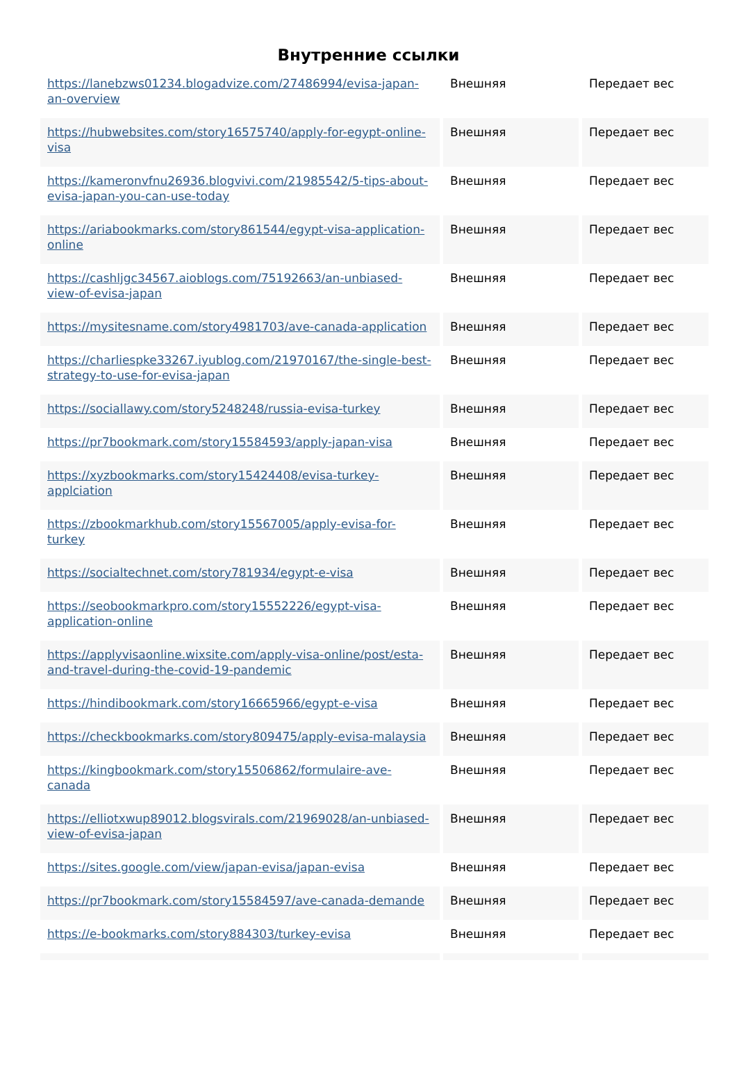Внутренние ссылки
| https://lanebzws01234.blogadvize.com/27486994/evisa-japan-an-overview | Внешняя | Передает вес |
| https://hubwebsites.com/story16575740/apply-for-egypt-online-visa | Внешняя | Передает вес |
| https://kameronvfnu26936.blogvivi.com/21985542/5-tips-about-evisa-japan-you-can-use-today | Внешняя | Передает вес |
| https://ariabookmarks.com/story861544/egypt-visa-application-online | Внешняя | Передает вес |
| https://cashljgc34567.aioblogs.com/75192663/an-unbiased-view-of-evisa-japan | Внешняя | Передает вес |
| https://mysitesname.com/story4981703/ave-canada-application | Внешняя | Передает вес |
| https://charliespke33267.iyublog.com/21970167/the-single-best-strategy-to-use-for-evisa-japan | Внешняя | Передает вес |
| https://sociallawy.com/story5248248/russia-evisa-turkey | Внешняя | Передает вес |
| https://pr7bookmark.com/story15584593/apply-japan-visa | Внешняя | Передает вес |
| https://xyzbookmarks.com/story15424408/evisa-turkey-applciation | Внешняя | Передает вес |
| https://zbookmarkhub.com/story15567005/apply-evisa-for-turkey | Внешняя | Передает вес |
| https://socialtechnet.com/story781934/egypt-e-visa | Внешняя | Передает вес |
| https://seobookmarkpro.com/story15552226/egypt-visa-application-online | Внешняя | Передает вес |
| https://applyvisaonline.wixsite.com/apply-visa-online/post/esta-and-travel-during-the-covid-19-pandemic | Внешняя | Передает вес |
| https://hindibookmark.com/story16665966/egypt-e-visa | Внешняя | Передает вес |
| https://checkbookmarks.com/story809475/apply-evisa-malaysia | Внешняя | Передает вес |
| https://kingbookmark.com/story15506862/formulaire-ave-canada | Внешняя | Передает вес |
| https://elliotxwup89012.blogsvirals.com/21969028/an-unbiased-view-of-evisa-japan | Внешняя | Передает вес |
| https://sites.google.com/view/japan-evisa/japan-evisa | Внешняя | Передает вес |
| https://pr7bookmark.com/story15584597/ave-canada-demande | Внешняя | Передает вес |
| https://e-bookmarks.com/story884303/turkey-evisa | Внешняя | Передает вес |